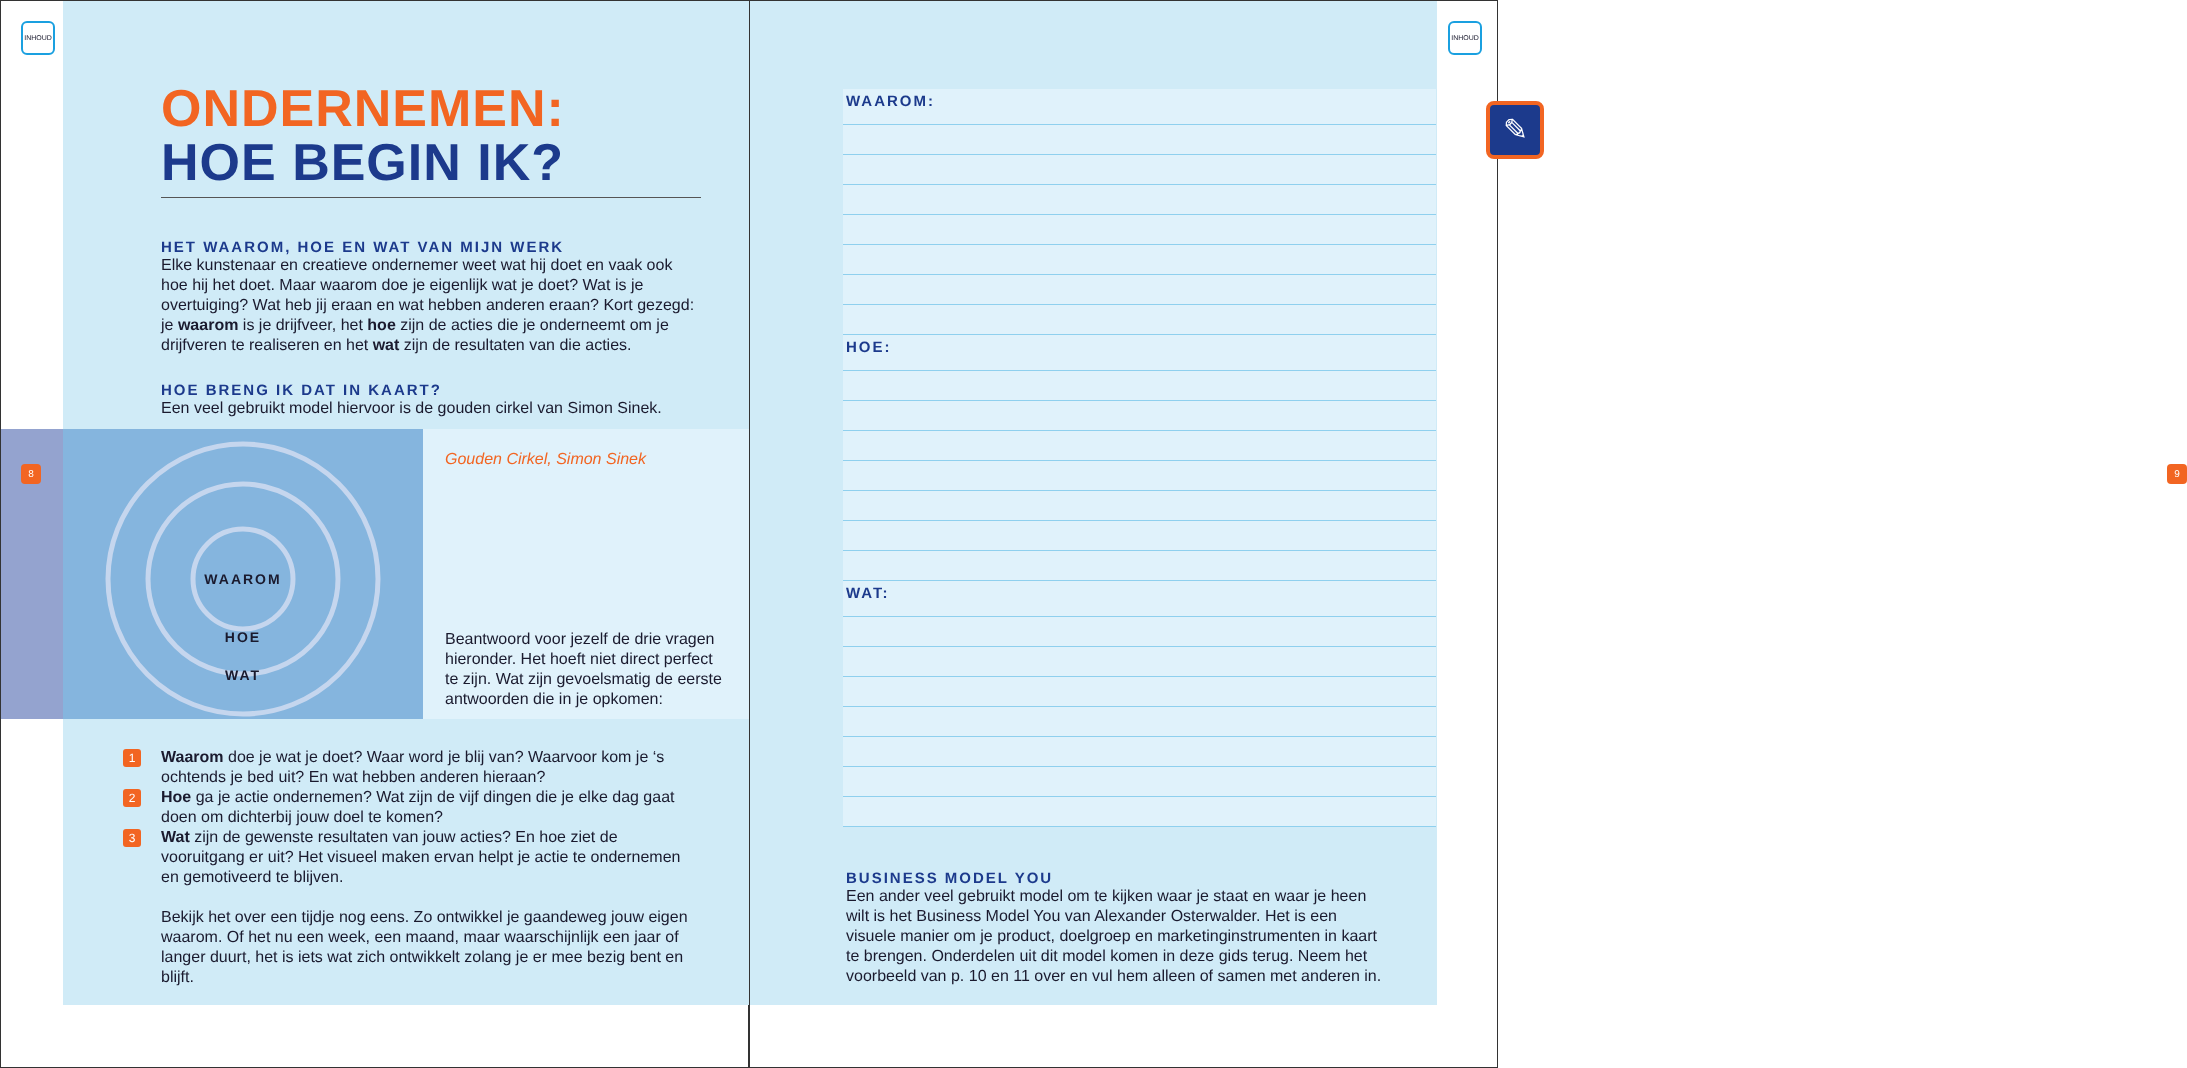INHOUD
ONDERNEMEN:
HOE BEGIN IK?
HET WAAROM, HOE EN WAT VAN MIJN WERK
Elke kunstenaar en creatieve ondernemer weet wat hij doet en vaak ook hoe hij het doet. Maar waarom doe je eigenlijk wat je doet? Wat is je overtuiging? Wat heb jij eraan en wat hebben anderen eraan? Kort gezegd: je waarom is je drijfveer, het hoe zijn de acties die je onderneemt om je drijfveren te realiseren en het wat zijn de resultaten van die acties.
HOE BRENG IK DAT IN KAART?
Een veel gebruikt model hiervoor is de gouden cirkel van Simon Sinek.
WAAROM
HOE
WAT
Gouden Cirkel, Simon Sinek
Beantwoord voor jezelf de drie vragen hieronder. Het hoeft niet direct perfect te zijn. Wat zijn gevoelsmatig de eerste antwoorden die in je opkomen:
8
1 Waarom doe je wat je doet? Waar word je blij van? Waarvoor kom je ‘s ochtends je bed uit? En wat hebben anderen hieraan?
2 Hoe ga je actie ondernemen? Wat zijn de vijf dingen die je elke dag gaat doen om dichterbij jouw doel te komen?
3 Wat zijn de gewenste resultaten van jouw acties? En hoe ziet de vooruitgang er uit? Het visueel maken ervan helpt je actie te ondernemen en gemotiveerd te blijven.
Bekijk het over een tijdje nog eens. Zo ontwikkel je gaandeweg jouw eigen waarom. Of het nu een week, een maand, maar waarschijnlijk een jaar of langer duurt, het is iets wat zich ontwikkelt zolang je er mee bezig bent en blijft.
INHOUD
9
✎
WAAROM:
HOE:
WAT:
BUSINESS MODEL YOU
Een ander veel gebruikt model om te kijken waar je staat en waar je heen wilt is het Business Model You van Alexander Osterwalder. Het is een visuele manier om je product, doelgroep en marketinginstrumenten in kaart te brengen. Onderdelen uit dit model komen in deze gids terug. Neem het voorbeeld van p. 10 en 11 over en vul hem alleen of samen met anderen in.